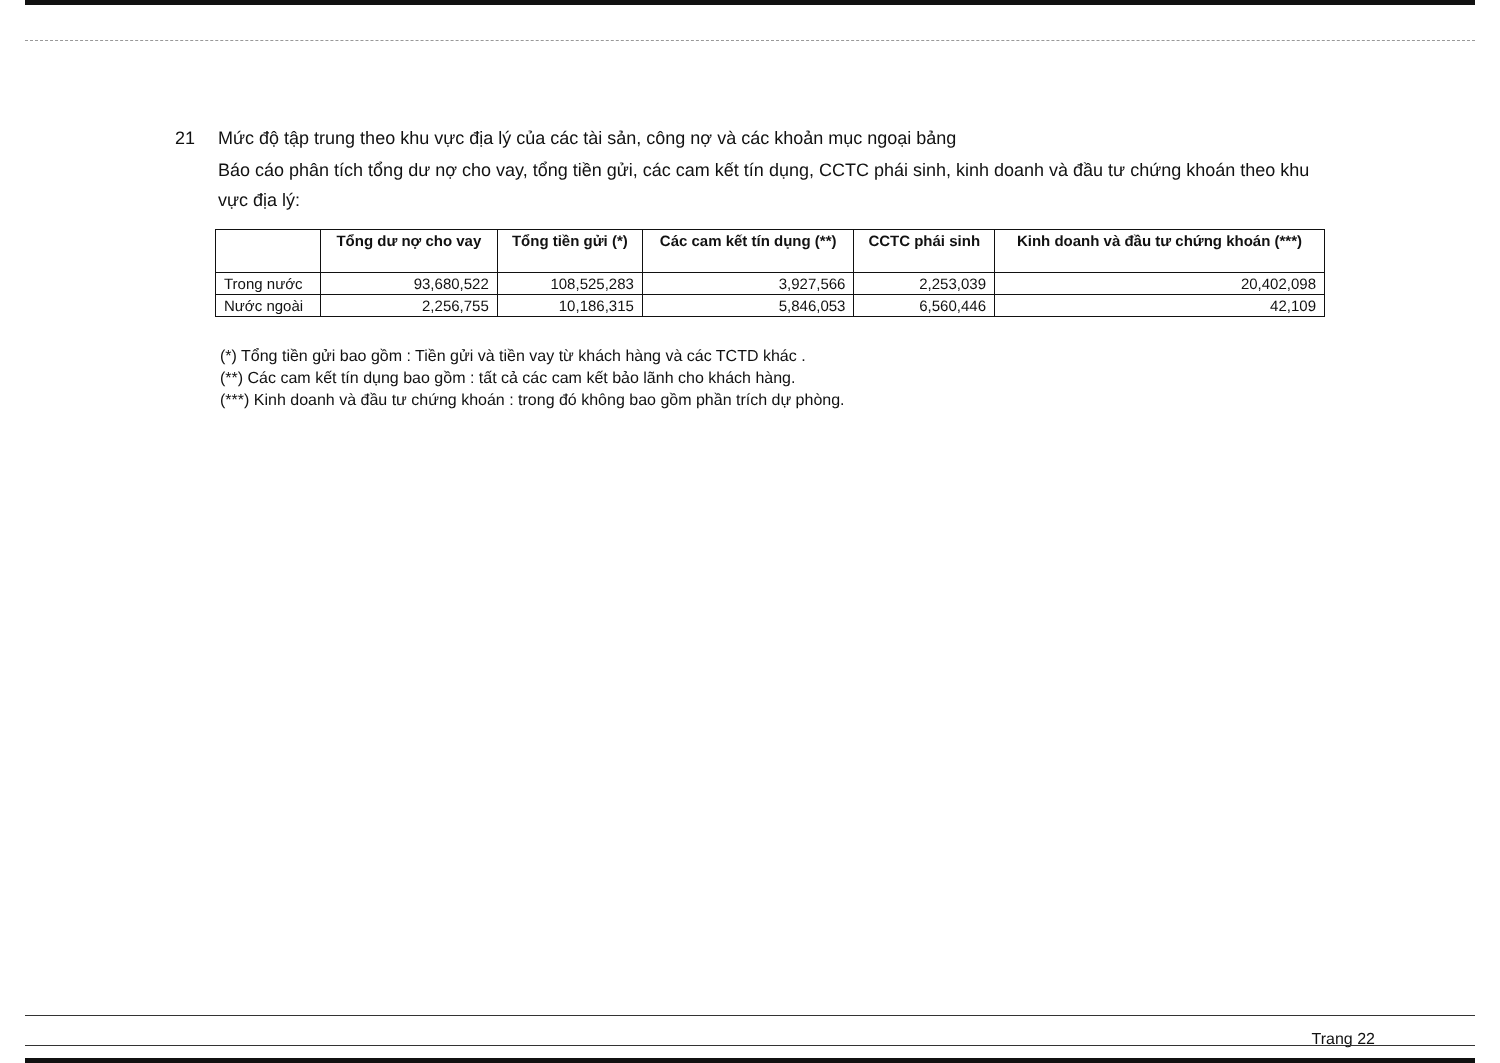21 Mức độ tập trung theo khu vực địa lý của các tài sản, công nợ và các khoản mục ngoại bảng
Báo cáo phân tích tổng dư nợ cho vay, tổng tiền gửi, các cam kết tín dụng, CCTC phái sinh, kinh doanh và đầu tư chứng khoán theo khu vực địa lý:
| | Tổng dư nợ cho vay | Tổng tiền gửi (*) | Các cam kết tín dụng (**) | CCTC phái sinh | Kinh doanh và đầu tư chứng khoán (***) |
| --- | --- | --- | --- | --- | --- |
| Trong nước | 93,680,522 | 108,525,283 | 3,927,566 | 2,253,039 | 20,402,098 |
| Nước ngoài | 2,256,755 | 10,186,315 | 5,846,053 | 6,560,446 | 42,109 |
(*) Tổng tiền gửi bao gồm : Tiền gửi và tiền vay từ khách hàng và các TCTD khác .
(**) Các cam kết tín dụng bao gồm : tất cả các cam kết bảo lãnh cho khách hàng.
(***) Kinh doanh và đầu tư chứng khoán : trong đó không bao gồm phần trích dự phòng.
Trang 22